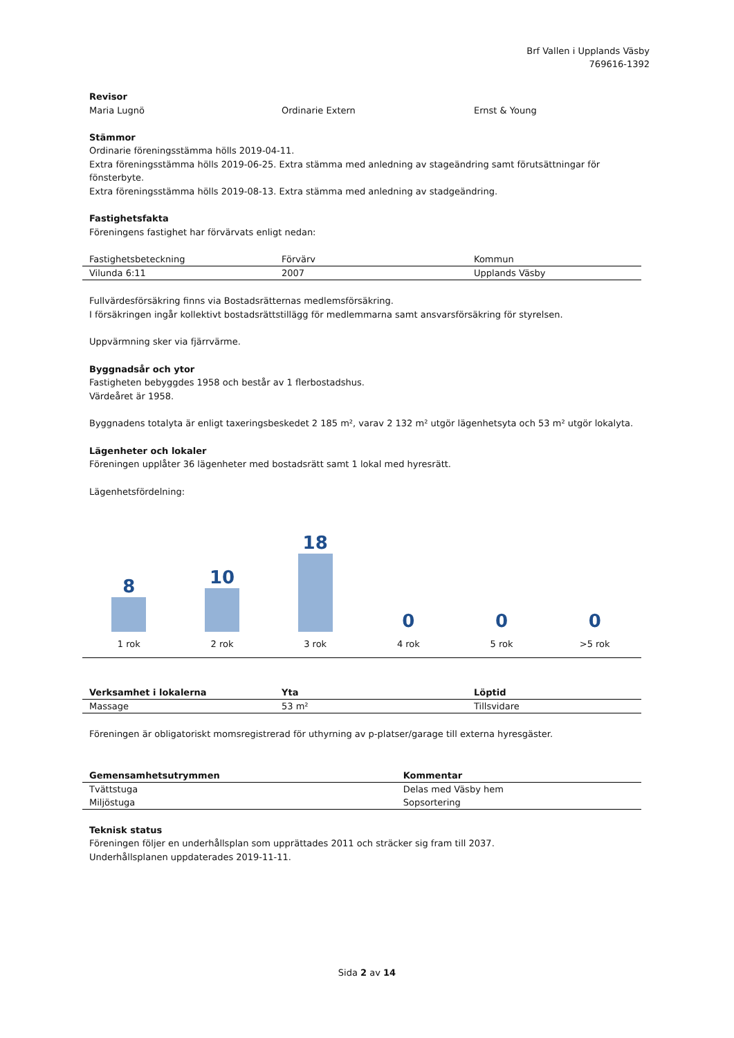Brf Vallen i Upplands Väsby
769616-1392
Revisor
| Maria Lugnö | Ordinarie Extern | Ernst & Young |
Stämmor
Ordinarie föreningsstämma hölls 2019-04-11.
Extra föreningsstämma hölls 2019-06-25. Extra stämma med anledning av stageändring samt förutsättningar för fönsterbyte.
Extra föreningsstämma hölls 2019-08-13. Extra stämma med anledning av stadgeändring.
Fastighetsfakta
Föreningens fastighet har förvärvats enligt nedan:
| Fastighetsbeteckning | Förvärv | Kommun |
| Vilunda 6:11 | 2007 | Upplands Väsby |
Fullvärdesförsäkring finns via Bostadsrätternas medlemsförsäkring.
I försäkringen ingår kollektivt bostadsrättstillägg för medlemmarna samt ansvarsförsäkring för styrelsen.
Uppvärmning sker via fjärrvärme.
Byggnadsår och ytor
Fastigheten bebyggdes 1958 och består av 1 flerbostadshus.
Värdeåret är 1958.
Byggnadens totalyta är enligt taxeringsbeskedet 2 185 m², varav 2 132 m² utgör lägenhetsyta och 53 m² utgör lokalyta.
Lägenheter och lokaler
Föreningen upplåter 36 lägenheter med bostadsrätt samt 1 lokal med hyresrätt.
Lägenhetsfördelning:
8
1 rok
10
2 rok
18
3 rok
0
4 rok
0
5 rok
0
>5 rok
| Verksamhet i lokalerna | Yta | Löptid |
| --- | --- | --- |
| Massage | 53 m² | Tillsvidare |
Föreningen är obligatoriskt momsregistrerad för uthyrning av p-platser/garage till externa hyresgäster.
| Gemensamhetsutrymmen | Kommentar |
| --- | --- |
| Tvättstuga | Delas med Väsby hem |
| Miljöstuga | Sopsortering |
Teknisk status
Föreningen följer en underhållsplan som upprättades 2011 och sträcker sig fram till 2037.
Underhållsplanen uppdaterades 2019-11-11.
Sida 2 av 14